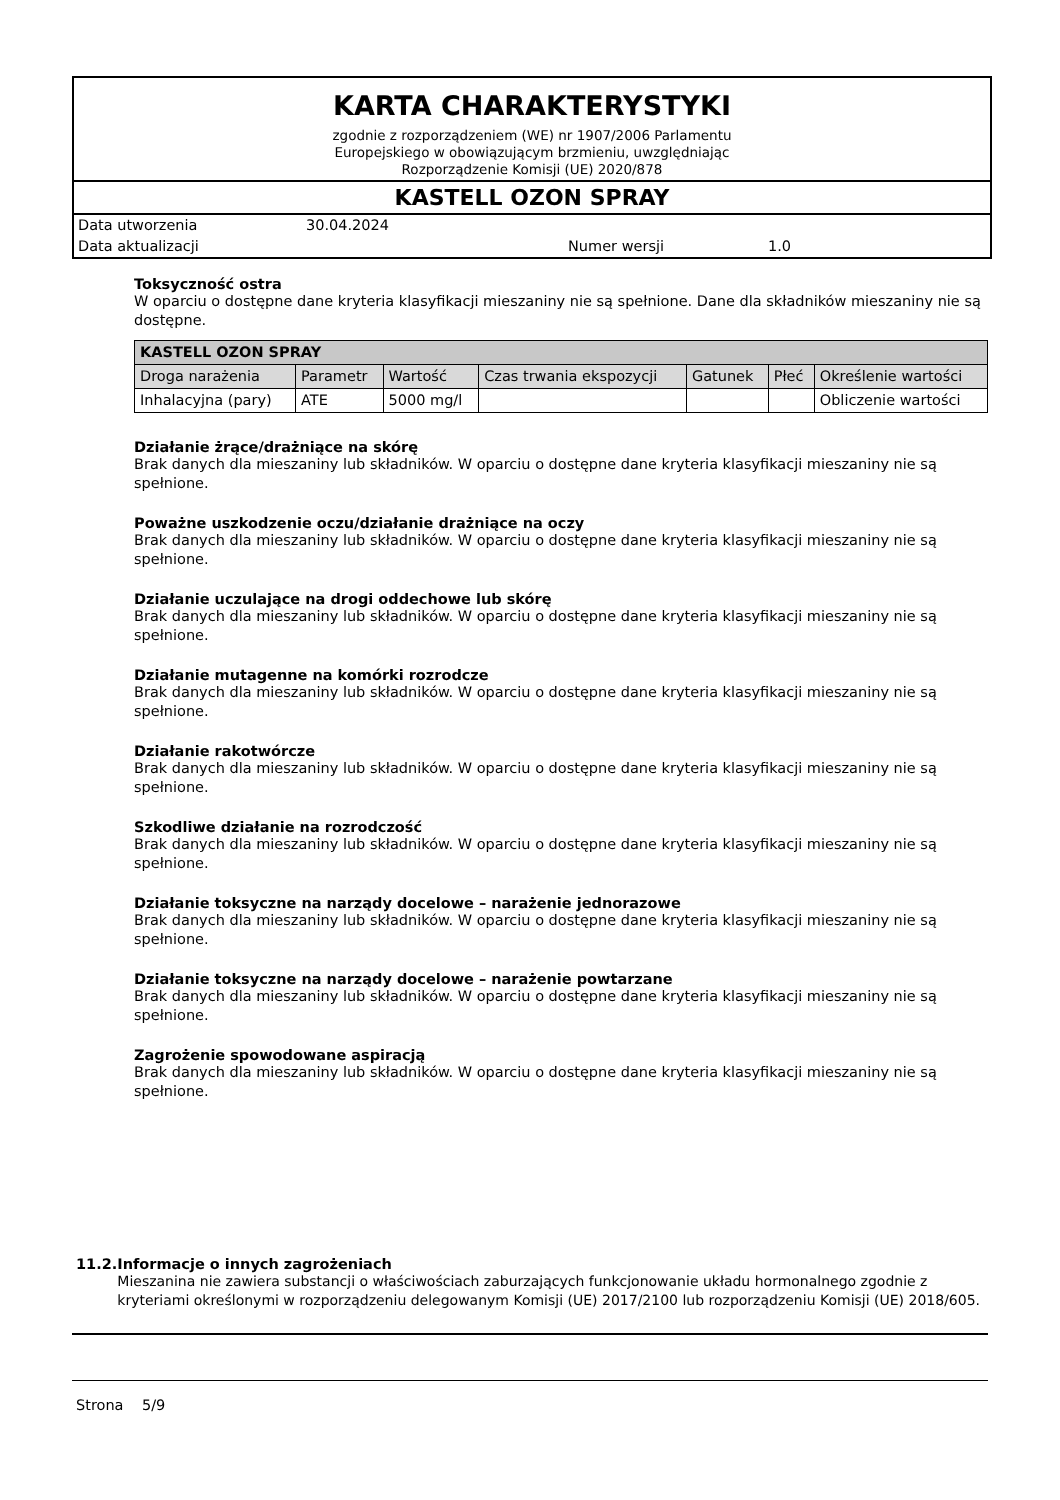KARTA CHARAKTERYSTYKI
zgodnie z rozporządzeniem (WE) nr 1907/2006 Parlamentu
Europejskiego w obowiązującym brzmieniu, uwzględniając
Rozporządzenie Komisji (UE) 2020/878
KASTELL OZON SPRAY
Data utworzenia 30.04.2024
Data aktualizacji Numer wersji 1.0
Toksyczność ostra
W oparciu o dostępne dane kryteria klasyfikacji mieszaniny nie są spełnione. Dane dla składników mieszaniny nie są dostępne.
| KASTELL OZON SPRAY | | | | | | |
| --- | --- | --- | --- | --- | --- | --- |
| Droga narażenia | Parametr | Wartość | Czas trwania ekspozycji | Gatunek | Płeć | Określenie wartości |
| Inhalacyjna (pary) | ATE | 5000 mg/l | | | | Obliczenie wartości |
Działanie żrące/drażniące na skórę
Brak danych dla mieszaniny lub składników. W oparciu o dostępne dane kryteria klasyfikacji mieszaniny nie są spełnione.
Poważne uszkodzenie oczu/działanie drażniące na oczy
Brak danych dla mieszaniny lub składników. W oparciu o dostępne dane kryteria klasyfikacji mieszaniny nie są spełnione.
Działanie uczulające na drogi oddechowe lub skórę
Brak danych dla mieszaniny lub składników. W oparciu o dostępne dane kryteria klasyfikacji mieszaniny nie są spełnione.
Działanie mutagenne na komórki rozrodcze
Brak danych dla mieszaniny lub składników. W oparciu o dostępne dane kryteria klasyfikacji mieszaniny nie są spełnione.
Działanie rakotwórcze
Brak danych dla mieszaniny lub składników. W oparciu o dostępne dane kryteria klasyfikacji mieszaniny nie są spełnione.
Szkodliwe działanie na rozrodczość
Brak danych dla mieszaniny lub składników. W oparciu o dostępne dane kryteria klasyfikacji mieszaniny nie są spełnione.
Działanie toksyczne na narządy docelowe – narażenie jednorazowe
Brak danych dla mieszaniny lub składników. W oparciu o dostępne dane kryteria klasyfikacji mieszaniny nie są spełnione.
Działanie toksyczne na narządy docelowe – narażenie powtarzane
Brak danych dla mieszaniny lub składników. W oparciu o dostępne dane kryteria klasyfikacji mieszaniny nie są spełnione.
Zagrożenie spowodowane aspiracją
Brak danych dla mieszaniny lub składników. W oparciu o dostępne dane kryteria klasyfikacji mieszaniny nie są spełnione.
11.2. Informacje o innych zagrożeniach
Mieszanina nie zawiera substancji o właściwościach zaburzających funkcjonowanie układu hormonalnego zgodnie z kryteriami określonymi w rozporządzeniu delegowanym Komisji (UE) 2017/2100 lub rozporządzeniu Komisji (UE) 2018/605.
Strona 5/9